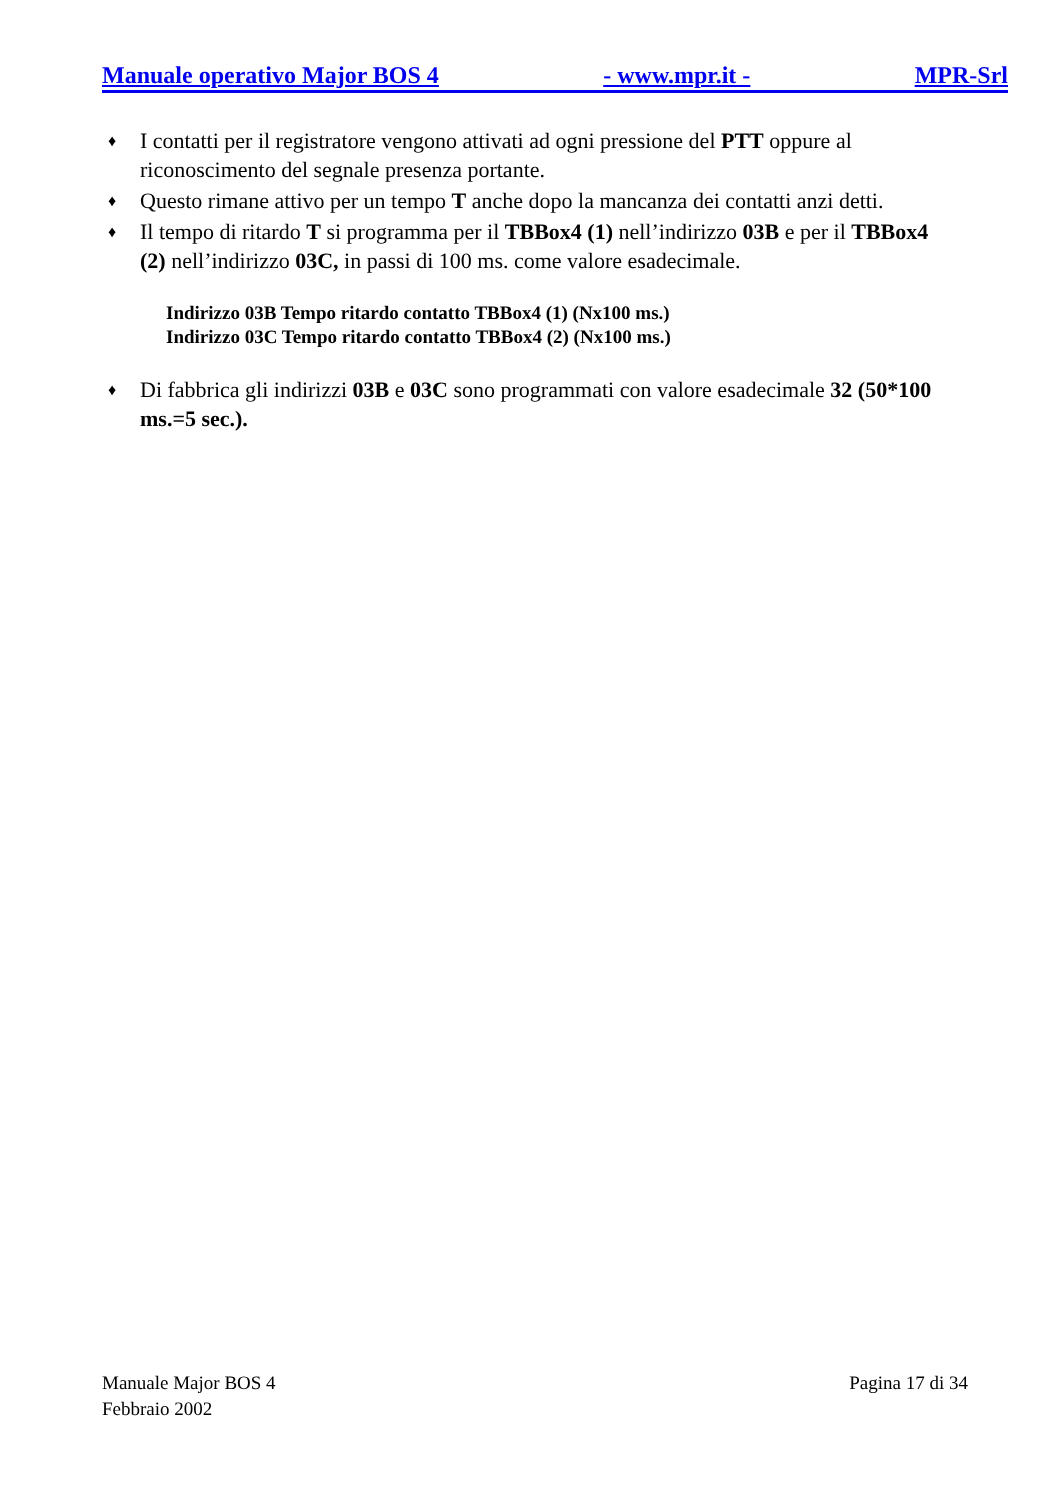Manuale operativo Major BOS 4 - www.mpr.it - MPR-Srl
♦ I contatti per il registratore vengono attivati ad ogni pressione del PTT oppure al riconoscimento del segnale presenza portante.
♦ Questo rimane attivo per un tempo T anche dopo la mancanza dei contatti anzi detti.
♦ Il tempo di ritardo T si programma per il TBBox4 (1) nell’indirizzo 03B e per il TBBox4 (2) nell’indirizzo 03C, in passi di 100 ms. come valore esadecimale.
Indirizzo 03B Tempo ritardo contatto TBBox4 (1) (Nx100 ms.)
Indirizzo 03C Tempo ritardo contatto TBBox4 (2) (Nx100 ms.)
♦ Di fabbrica gli indirizzi 03B e 03C sono programmati con valore esadecimale 32 (50*100 ms.=5 sec.).
Manuale Major BOS 4
Febbraio 2002 Pagina 17 di 34